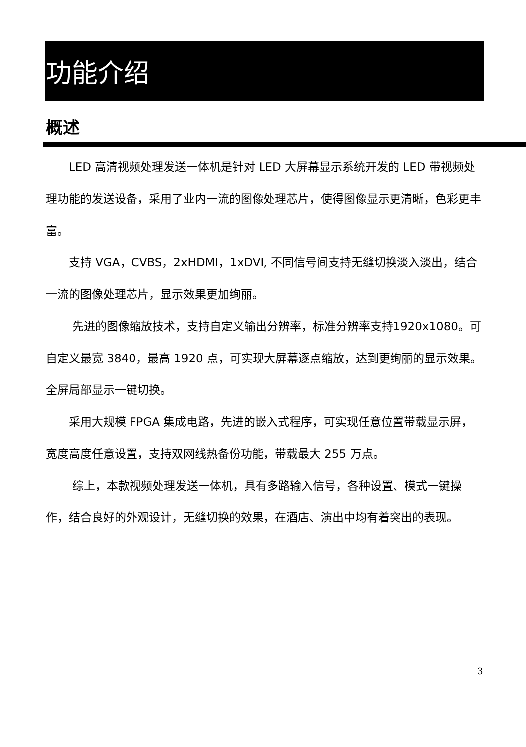功能介绍
概述
LED 高清视频处理发送一体机是针对 LED 大屏幕显示系统开发的 LED 带视频处理功能的发送设备，采用了业内一流的图像处理芯片，使得图像显示更清晰，色彩更丰富。
支持 VGA，CVBS，2xHDMI，1xDVI, 不同信号间支持无缝切换淡入淡出，结合一流的图像处理芯片，显示效果更加绚丽。
先进的图像缩放技术，支持自定义输出分辨率，标准分辨率支持1920x1080。可自定义最宽 3840，最高 1920 点，可实现大屏幕逐点缩放，达到更绚丽的显示效果。全屏局部显示一键切换。
采用大规模 FPGA 集成电路，先进的嵌入式程序，可实现任意位置带载显示屏，宽度高度任意设置，支持双网线热备份功能，带载最大 255 万点。
综上，本款视频处理发送一体机，具有多路输入信号，各种设置、模式一键操作，结合良好的外观设计，无缝切换的效果，在酒店、演出中均有着突出的表现。
3